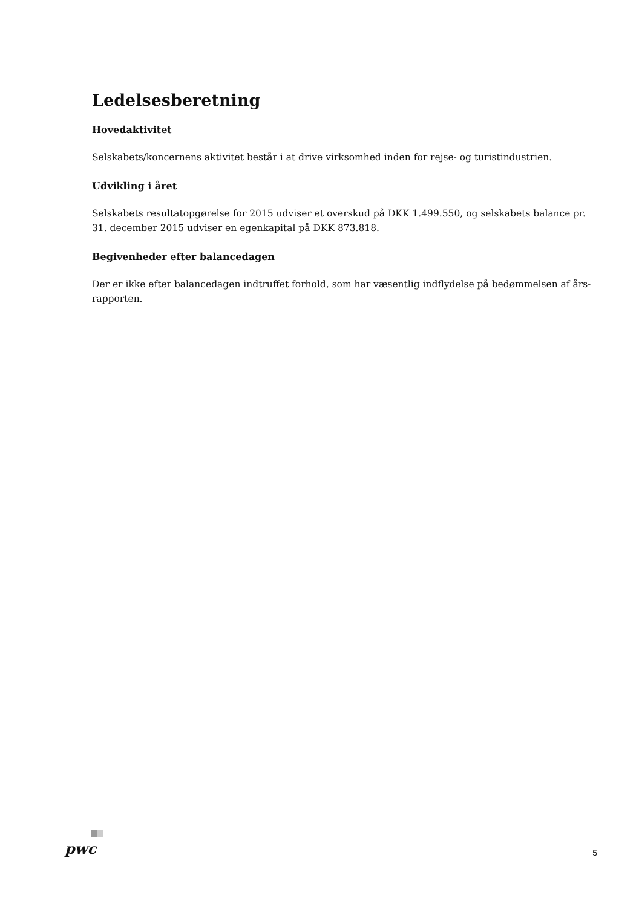Ledelsesberetning
Hovedaktivitet
Selskabets/koncernens aktivitet består i at drive virksomhed inden for rejse- og turistindustrien.
Udvikling i året
Selskabets resultatopgørelse for 2015 udviser et overskud på DKK 1.499.550, og selskabets balance pr. 31. december 2015 udviser en egenkapital på DKK 873.818.
Begivenheder efter balancedagen
Der er ikke efter balancedagen indtruffet forhold, som har væsentlig indflydelse på bedømmelsen af års-rapporten.
pwc
5